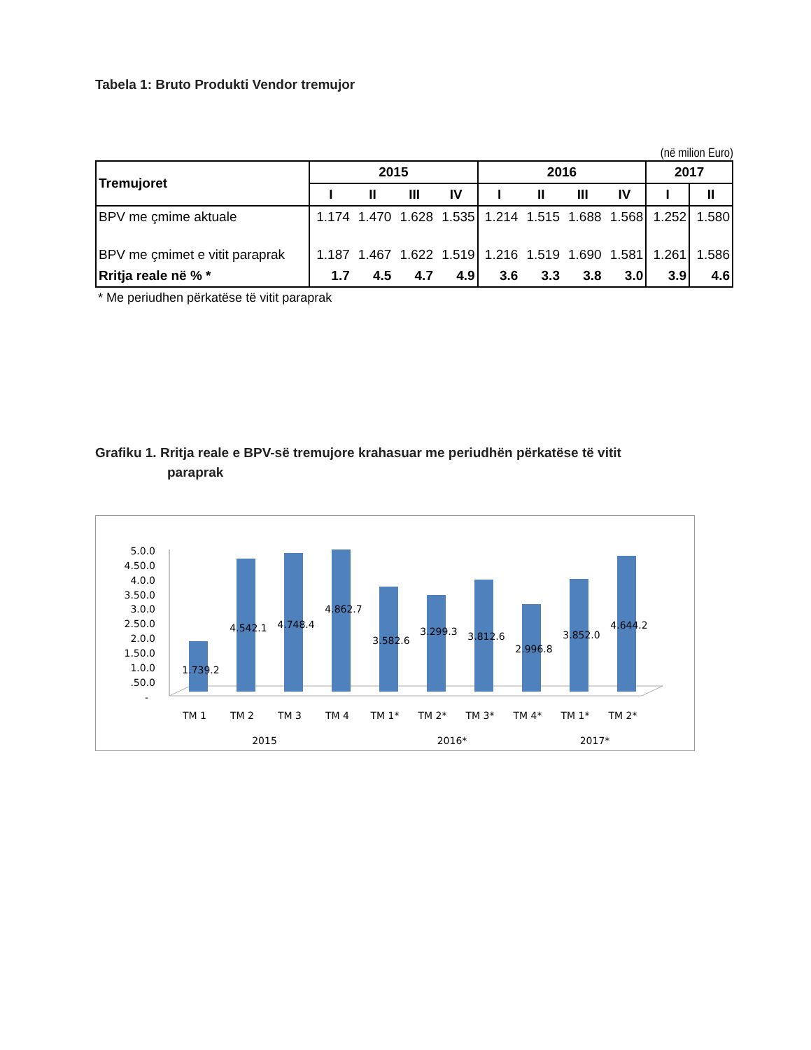Tabela 1: Bruto Produkti Vendor tremujor
(në milion Euro)
| Tremujoret | 2015 | | | | 2016 | | | | 2017 | |
| --- | --- | --- | --- | --- | --- | --- | --- | --- | --- | --- |
| | I | II | III | IV | I | II | III | IV | I | II |
| BPV me çmime aktuale | 1.174 | 1.470 | 1.628 | 1.535 | 1.214 | 1.515 | 1.688 | 1.568 | 1.252 | 1.580 |
| BPV me çmimet e vitit paraprak | 1.187 | 1.467 | 1.622 | 1.519 | 1.216 | 1.519 | 1.690 | 1.581 | 1.261 | 1.586 |
| Rritja reale në % * | 1.7 | 4.5 | 4.7 | 4.9 | 3.6 | 3.3 | 3.8 | 3.0 | 3.9 | 4.6 |
* Me periudhen përkatëse të vitit paraprak
Grafiku 1. Rritja reale e BPV-së tremujore krahasuar me periudhën përkatëse të vitit
paraprak
5.0.0
4.50.0
4.0.0
3.50.0
3.0.0
2.50.0
2.0.0
1.50.0
1.0.0
.50.0
-
1.739.2
4.542.1
4.748.4
4.862.7
3.582.6
3.299.3
3.812.6
2.996.8
3.852.0
4.644.2
TM 1
TM 2
TM 3
TM 4
TM 1*
TM 2*
TM 3*
TM 4*
TM 1*
TM 2*
2015
2016*
2017*